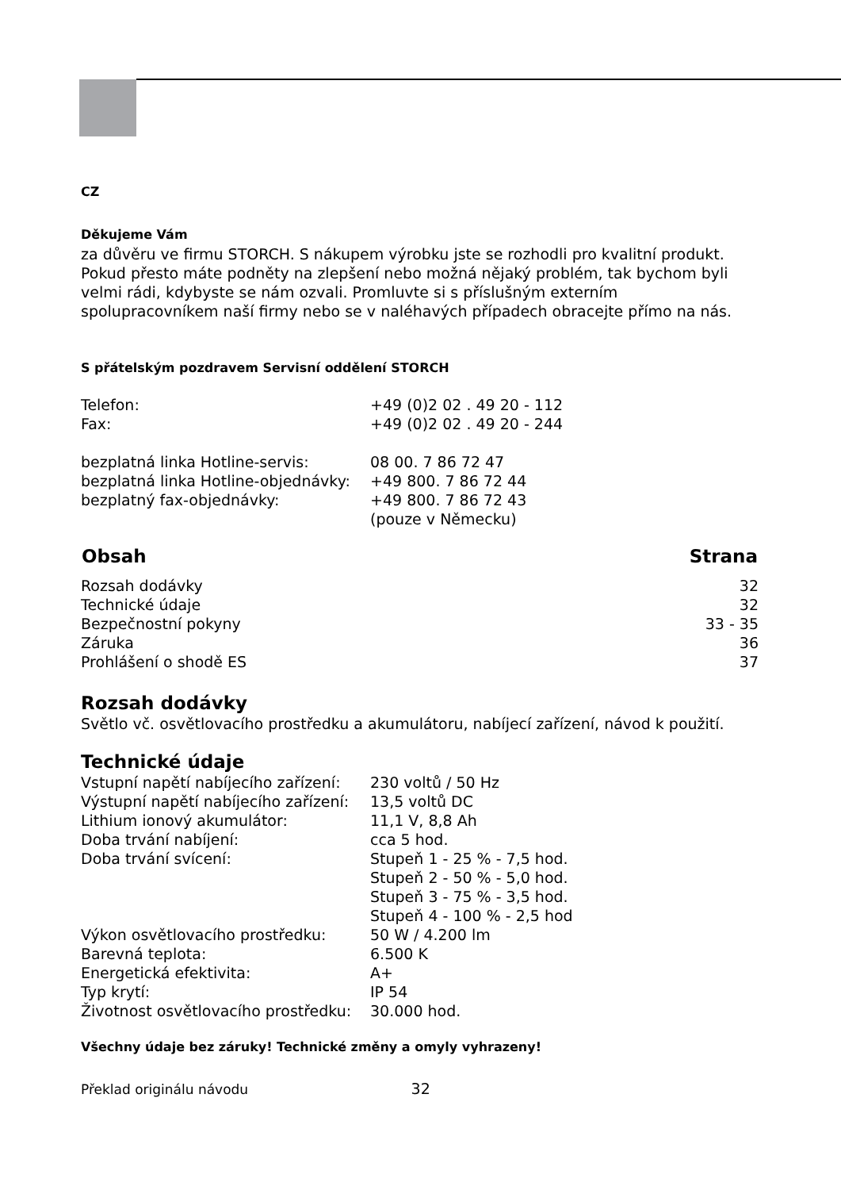CZ
Děkujeme Vám
za důvěru ve firmu STORCH. S nákupem výrobku jste se rozhodli pro kvalitní produkt. Pokud přesto máte podněty na zlepšení nebo možná nějaký problém, tak bychom byli velmi rádi, kdybyste se nám ozvali. Promluvte si s příslušným externím spolupracovníkem naší firmy nebo se v naléhavých případech obracejte přímo na nás.
S přátelským pozdravem Servisní oddělení STORCH
| Telefon: | +49 (0)2 02 . 49 20 - 112 |
| Fax: | +49 (0)2 02 . 49 20 - 244 |
| bezplatná linka Hotline-servis: | 08 00. 7 86 72 47 |
| bezplatná linka Hotline-objednávky: | +49 800. 7 86 72 44 |
| bezplatný fax-objednávky: | +49 800. 7 86 72 43 |
| | (pouze v Německu) |
| Obsah | Strana |
| --- | --- |
| Rozsah dodávky | 32 |
| Technické údaje | 32 |
| Bezpečnostní pokyny | 33 - 35 |
| Záruka | 36 |
| Prohlášení o shodě ES | 37 |
Rozsah dodávky
Světlo vč. osvětlovacího prostředku a akumulátoru, nabíjecí zařízení, návod k použití.
Technické údaje
| Vstupní napětí nabíjecího zařízení: | 230 voltů / 50 Hz |
| Výstupní napětí nabíjecího zařízení: | 13,5 voltů DC |
| Lithium ionový akumulátor: | 11,1 V, 8,8 Ah |
| Doba trvání nabíjení: | cca 5 hod. |
| Doba trvání svícení: | Stupeň 1 - 25 % - 7,5 hod. Stupeň 2 - 50 % - 5,0 hod. Stupeň 3 - 75 % - 3,5 hod. Stupeň 4 - 100 % - 2,5 hod |
| Výkon osvětlovacího prostředku: | 50 W / 4.200 lm |
| Barevná teplota: | 6.500 K |
| Energetická efektivita: | A+ |
| Typ krytí: | IP 54 |
| Životnost osvětlovacího prostředku: | 30.000 hod. |
Všechny údaje bez záruky! Technické změny a omyly vyhrazeny!
Překlad originálu návodu 32